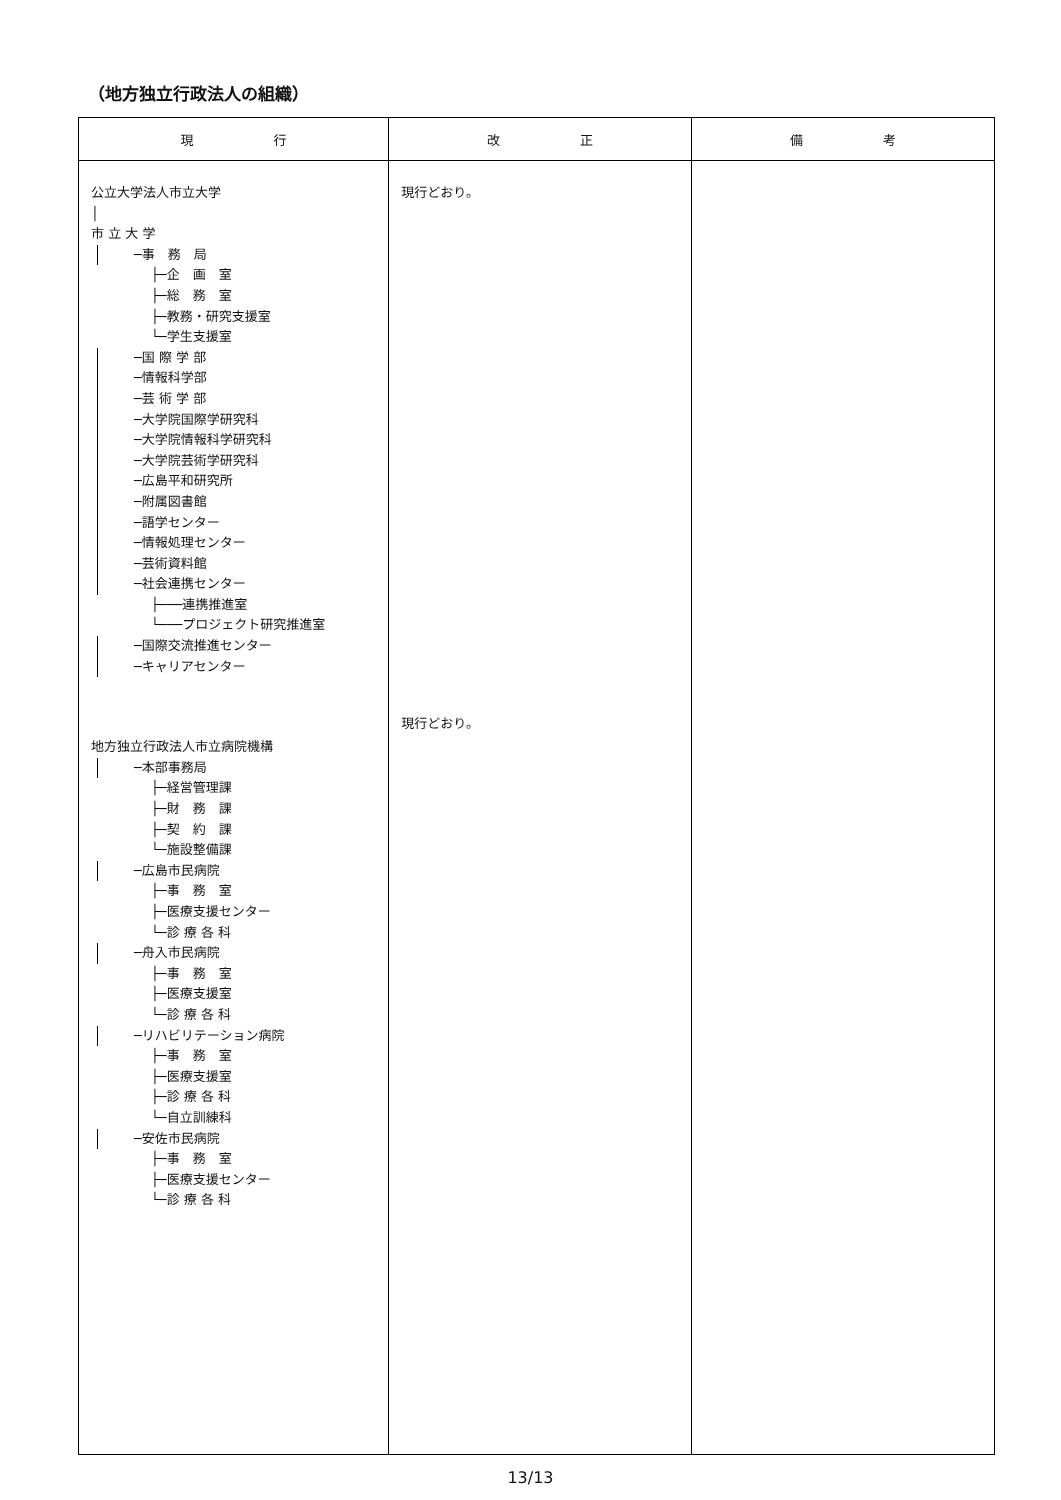（地方独立行政法人の組織）
| 現行 | 改正 | 備考 |
| --- | --- | --- |
| 公立大学法人市立大学 │ 市 立 大 学 ─事 務 局 ├─企 画 室 ├─総 務 室 ├─教務・研究支援室 └─学生支援室 ─国 際 学 部 ─情報科学部 ─芸 術 学 部 ─大学院国際学研究科 ─大学院情報科学研究科 ─大学院芸術学研究科 ─広島平和研究所 ─附属図書館 ─語学センター ─情報処理センター ─芸術資料館 ─社会連携センター ├───連携推進室 └───プロジェクト研究推進室 ─国際交流推進センター ─キャリアセンター 地方独立行政法人市立病院機構 ─本部事務局 ├─経営管理課 ├─財 務 課 ├─契 約 課 └─施設整備課 ─広島市民病院 ├─事 務 室 ├─医療支援センター └─診 療 各 科 ─舟入市民病院 ├─事 務 室 ├─医療支援室 └─診 療 各 科 ─リハビリテーション病院 ├─事 務 室 ├─医療支援室 ├─診 療 各 科 └─自立訓練科 ─安佐市民病院 ├─事 務 室 ├─医療支援センター └─診 療 各 科 | 現行どおり。 現行どおり。 | |
13/13